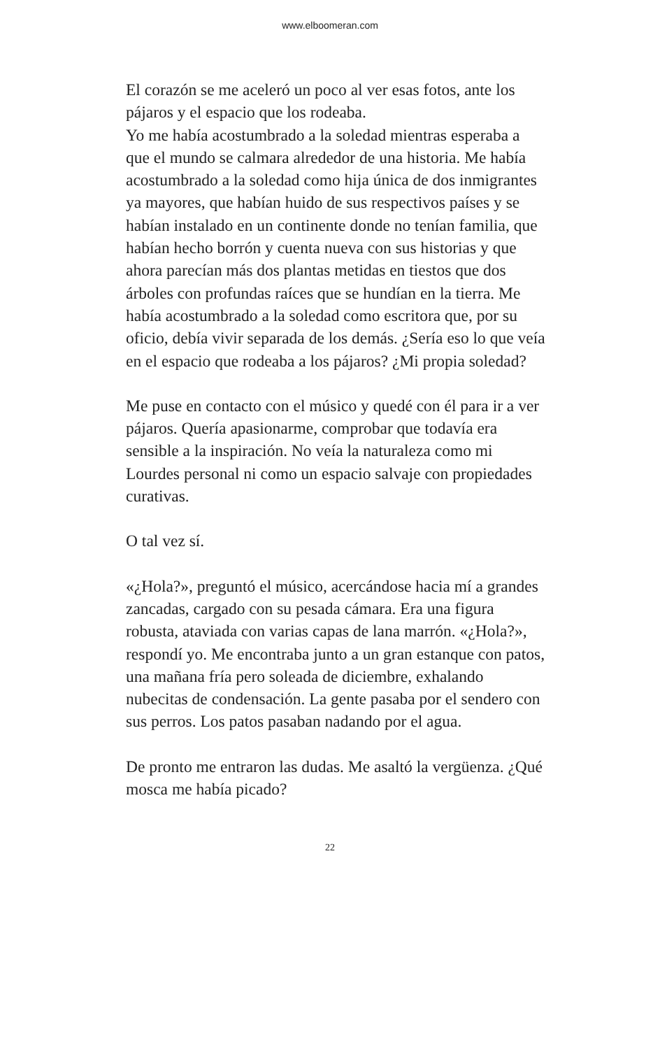www.elboomeran.com
El corazón se me aceleró un poco al ver esas fotos, ante los pájaros y el espacio que los rodeaba.
Yo me había acostumbrado a la soledad mientras esperaba a que el mundo se calmara alrededor de una historia. Me había acostumbrado a la soledad como hija única de dos inmigrantes ya mayores, que habían huido de sus respectivos países y se habían instalado en un continente donde no tenían familia, que habían hecho borrón y cuenta nueva con sus historias y que ahora parecían más dos plantas metidas en tiestos que dos árboles con profundas raíces que se hundían en la tierra. Me había acostumbrado a la soledad como escritora que, por su oficio, debía vivir separada de los demás. ¿Sería eso lo que veía en el espacio que rodeaba a los pájaros? ¿Mi propia soledad?
Me puse en contacto con el músico y quedé con él para ir a ver pájaros. Quería apasionarme, comprobar que todavía era sensible a la inspiración. No veía la naturaleza como mi Lourdes personal ni como un espacio salvaje con propiedades curativas.
O tal vez sí.
«¿Hola?», preguntó el músico, acercándose hacia mí a grandes zancadas, cargado con su pesada cámara. Era una figura robusta, ataviada con varias capas de lana marrón. «¿Hola?», respondí yo. Me encontraba junto a un gran estanque con patos, una mañana fría pero soleada de diciembre, exhalando nubecitas de condensación. La gente pasaba por el sendero con sus perros. Los patos pasaban nadando por el agua.
De pronto me entraron las dudas. Me asaltó la vergüenza. ¿Qué mosca me había picado?
22